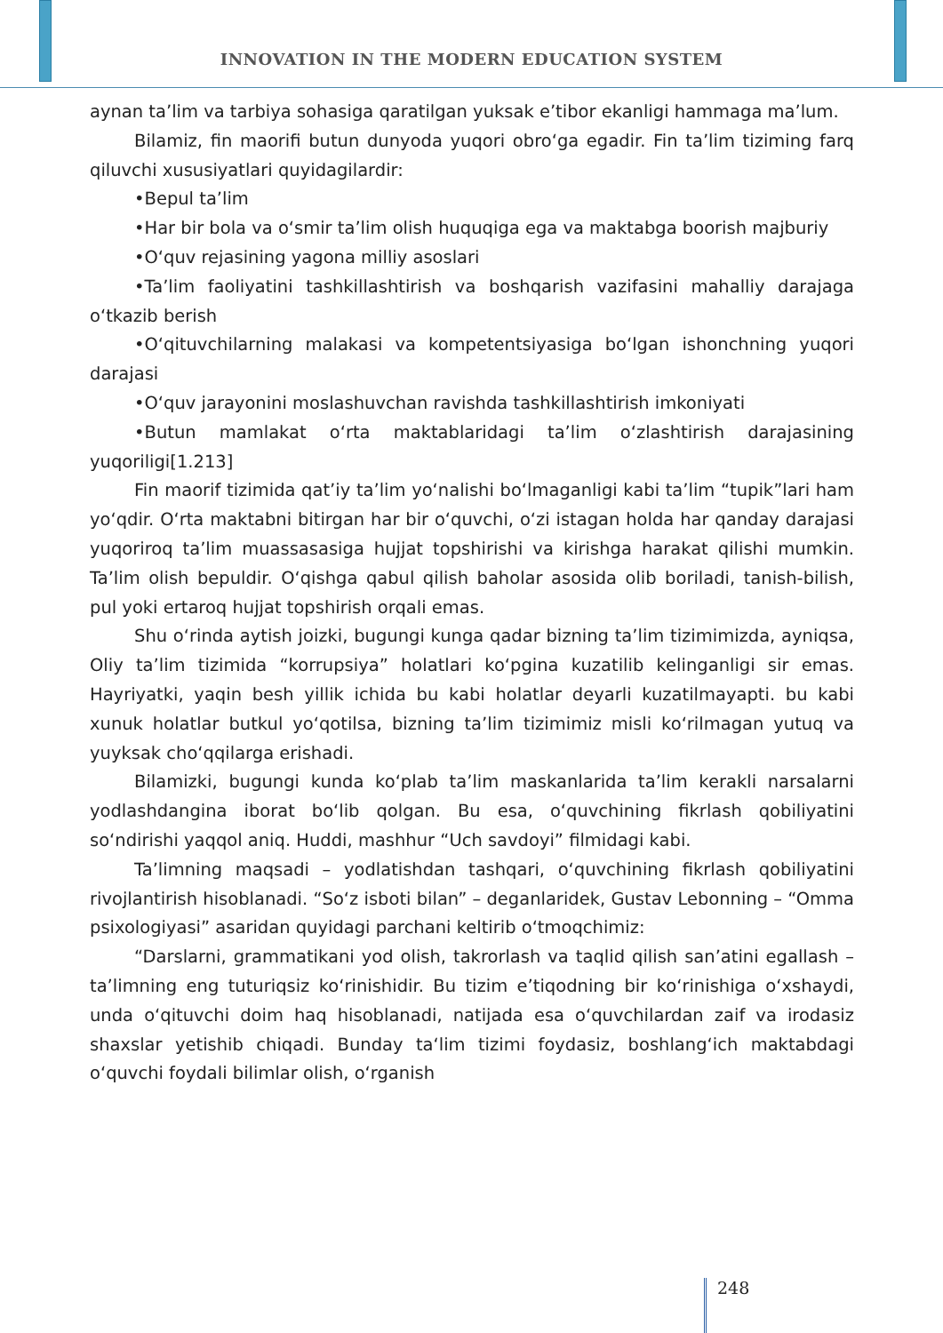INNOVATION IN THE MODERN EDUCATION SYSTEM
aynan ta’lim va tarbiya sohasiga qaratilgan yuksak e’tibor ekanligi hammaga ma’lum.
Bilamiz, fin maorifi butun dunyoda yuqori obro‘ga egadir. Fin ta’lim tiziming farq qiluvchi xususiyatlari quyidagilardir:
•Bepul ta’lim
•Har bir bola va o‘smir ta’lim olish huquqiga ega va maktabga boorish majburiy
•O‘quv rejasining yagona milliy asoslari
•Ta’lim faoliyatini tashkillashtirish va boshqarish vazifasini mahalliy darajaga o‘tkazib berish
•O‘qituvchilarning malakasi va kompetentsiyasiga bo‘lgan ishonchning yuqori darajasi
•O‘quv jarayonini moslashuvchan ravishda tashkillashtirish imkoniyati
•Butun mamlakat o‘rta maktablaridagi ta’lim o‘zlashtirish darajasining yuqoriligi[1.213]
Fin maorif tizimida qat’iy ta’lim yo‘nalishi bo‘lmaganligi kabi ta’lim “tupik”lari ham yo‘qdir. O‘rta maktabni bitirgan har bir o‘quvchi, o‘zi istagan holda har qanday darajasi yuqoriroq ta’lim muassasasiga hujjat topshirishi va kirishga harakat qilishi mumkin. Ta’lim olish bepuldir. O‘qishga qabul qilish baholar asosida olib boriladi, tanish-bilish, pul yoki ertaroq hujjat topshirish orqali emas.
Shu o‘rinda aytish joizki, bugungi kunga qadar bizning ta’lim tizimimizda, ayniqsa, Oliy ta’lim tizimida “korrupsiya” holatlari ko‘pgina kuzatilib kelinganligi sir emas. Hayriyatki, yaqin besh yillik ichida bu kabi holatlar deyarli kuzatilmayapti. bu kabi xunuk holatlar butkul yo‘qotilsa, bizning ta’lim tizimimiz misli ko‘rilmagan yutuq va yuyksak cho‘qqilarga erishadi.
Bilamizki, bugungi kunda ko‘plab ta’lim maskanlarida ta’lim kerakli narsalarni yodlashdangina iborat bo‘lib qolgan. Bu esa, o‘quvchining fikrlash qobiliyatini so‘ndirishi yaqqol aniq. Huddi, mashhur “Uch savdoyi” filmidagi kabi.
Ta’limning maqsadi – yodlatishdan tashqari, o‘quvchining fikrlash qobiliyatini rivojlantirish hisoblanadi. “So‘z isboti bilan” – deganlaridek, Gustav Lebonning – “Omma psixologiyasi” asaridan quyidagi parchani keltirib o‘tmoqchimiz:
“Darslarni, grammatikani yod olish, takrorlash va taqlid qilish san’atini egallash – ta’limning eng tuturiqsiz ko‘rinishidir. Bu tizim e’tiqodning bir ko‘rinishiga o‘xshaydi, unda o‘qituvchi doim haq hisoblanadi, natijada esa o‘quvchilardan zaif va irodasiz shaxslar yetishib chiqadi. Bunday ta‘lim tizimi foydasiz, boshlang‘ich maktabdagi o‘quvchi foydali bilimlar olish, o‘rganish
248